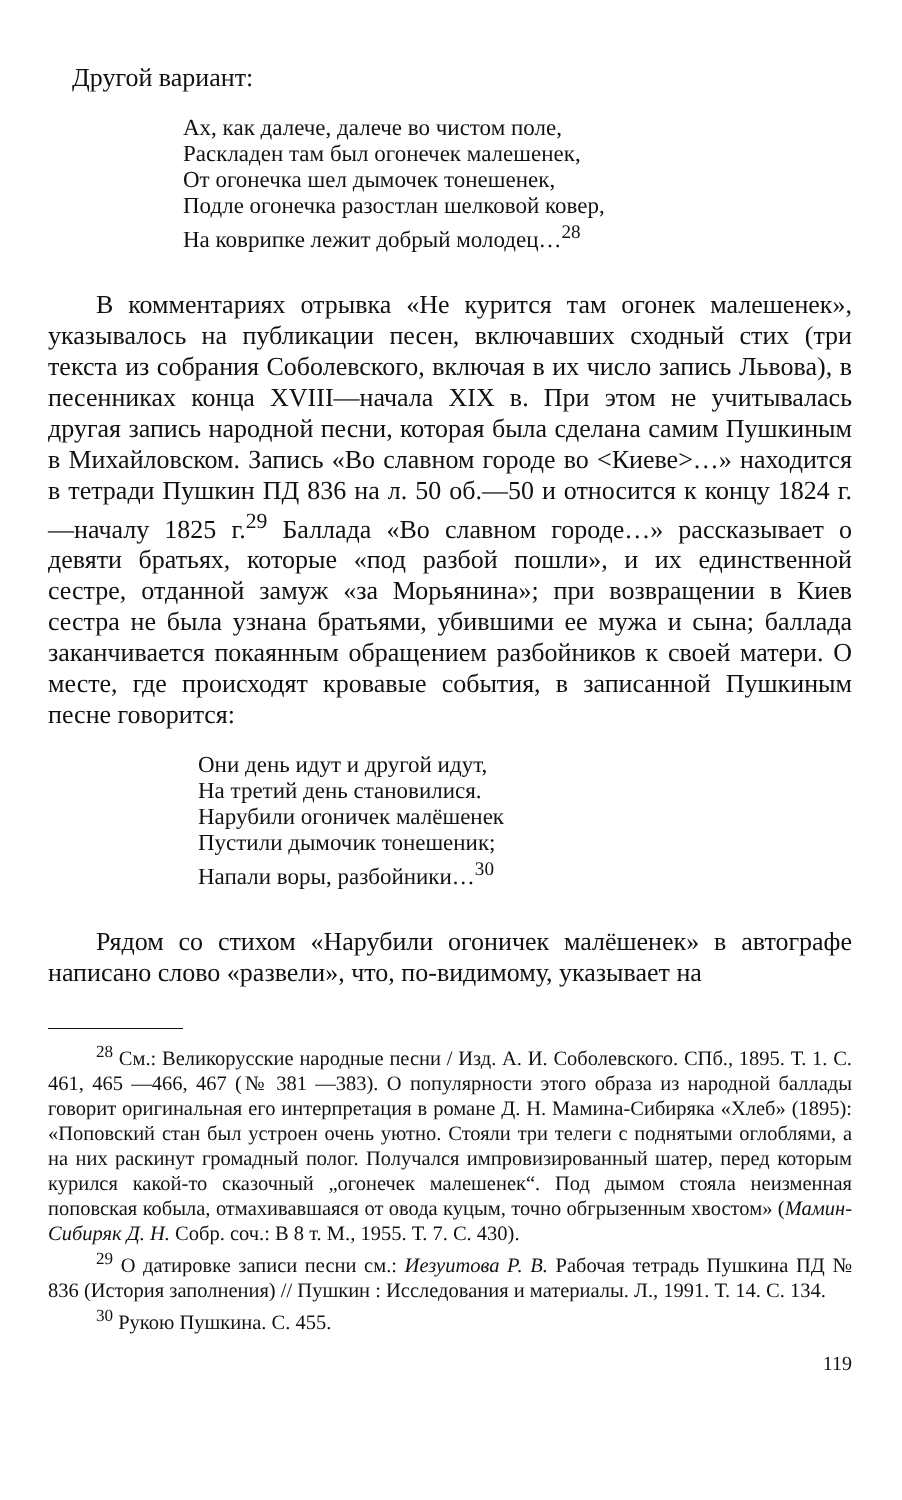Другой вариант:
Ах, как далече, далече во чистом поле,
Раскладен там был огонечек малешенек,
От огонечка шел дымочек тонешенек,
Подле огонечка разостлан шелковой ковер,
На коврипке лежит добрый молодец…<sup>28</sup>
В комментариях отрывка «Не курится там огонек малешенек», указывалось на публикации песен, включавших сходный стих (три текста из собрания Соболевского, включая в их число запись Львова), в песенниках конца XVIII—начала XIX в. При этом не учитывалась другая запись народной песни, которая была сделана самим Пушкиным в Михайловском. Запись «Во славном городе во <Киеве>…» находится в тетради Пушкин ПД 836 на л. 50 об.—50 и относится к концу 1824 г.—началу 1825 г.<sup>29</sup> Баллада «Во славном городе…» рассказывает о девяти братьях, которые «под разбой пошли», и их единственной сестре, отданной замуж «за Морьянина»; при возвращении в Киев сестра не была узнана братьями, убившими ее мужа и сына; баллада заканчивается покаянным обращением разбойников к своей матери. О месте, где происходят кровавые события, в записанной Пушкиным песне говорится:
Они день идут и другой идут,
На третий день становилися.
Нарубили огоничек малёшенек
Пустили дымочик тонешеник;
Напали воры, разбойники…<sup>30</sup>
Рядом со стихом «Нарубили огоничек малёшенек» в автографе написано слово «развели», что, по-видимому, указывает на
<sup>28</sup> См.: Великорусские народные песни / Изд. А. И. Соболевского. СПб., 1895. Т. 1. С. 461, 465 —466, 467 (№ 381 —383). О популярности этого образа из народной баллады говорит оригинальная его интерпретация в романе Д. Н. Мамина-Сибиряка «Хлеб» (1895): «Поповский стан был устроен очень уютно. Стояли три телеги с поднятыми оглоблями, а на них раскинут громадный полог. Получался импровизированный шатер, перед которым курился какой-то сказочный „огонечек малешенек“. Под дымом стояла неизменная поповская кобыла, отмахивавшаяся от овода куцым, точно обгрызенным хвостом» (Мамин-Сибиряк Д. Н. Собр. соч.: В 8 т. М., 1955. Т. 7. С. 430).
<sup>29</sup> О датировке записи песни см.: Иезуитова Р. В. Рабочая тетрадь Пушкина ПД № 836 (История заполнения) // Пушкин : Исследования и материалы. Л., 1991. Т. 14. С. 134.
<sup>30</sup> Рукою Пушкина. С. 455.
119